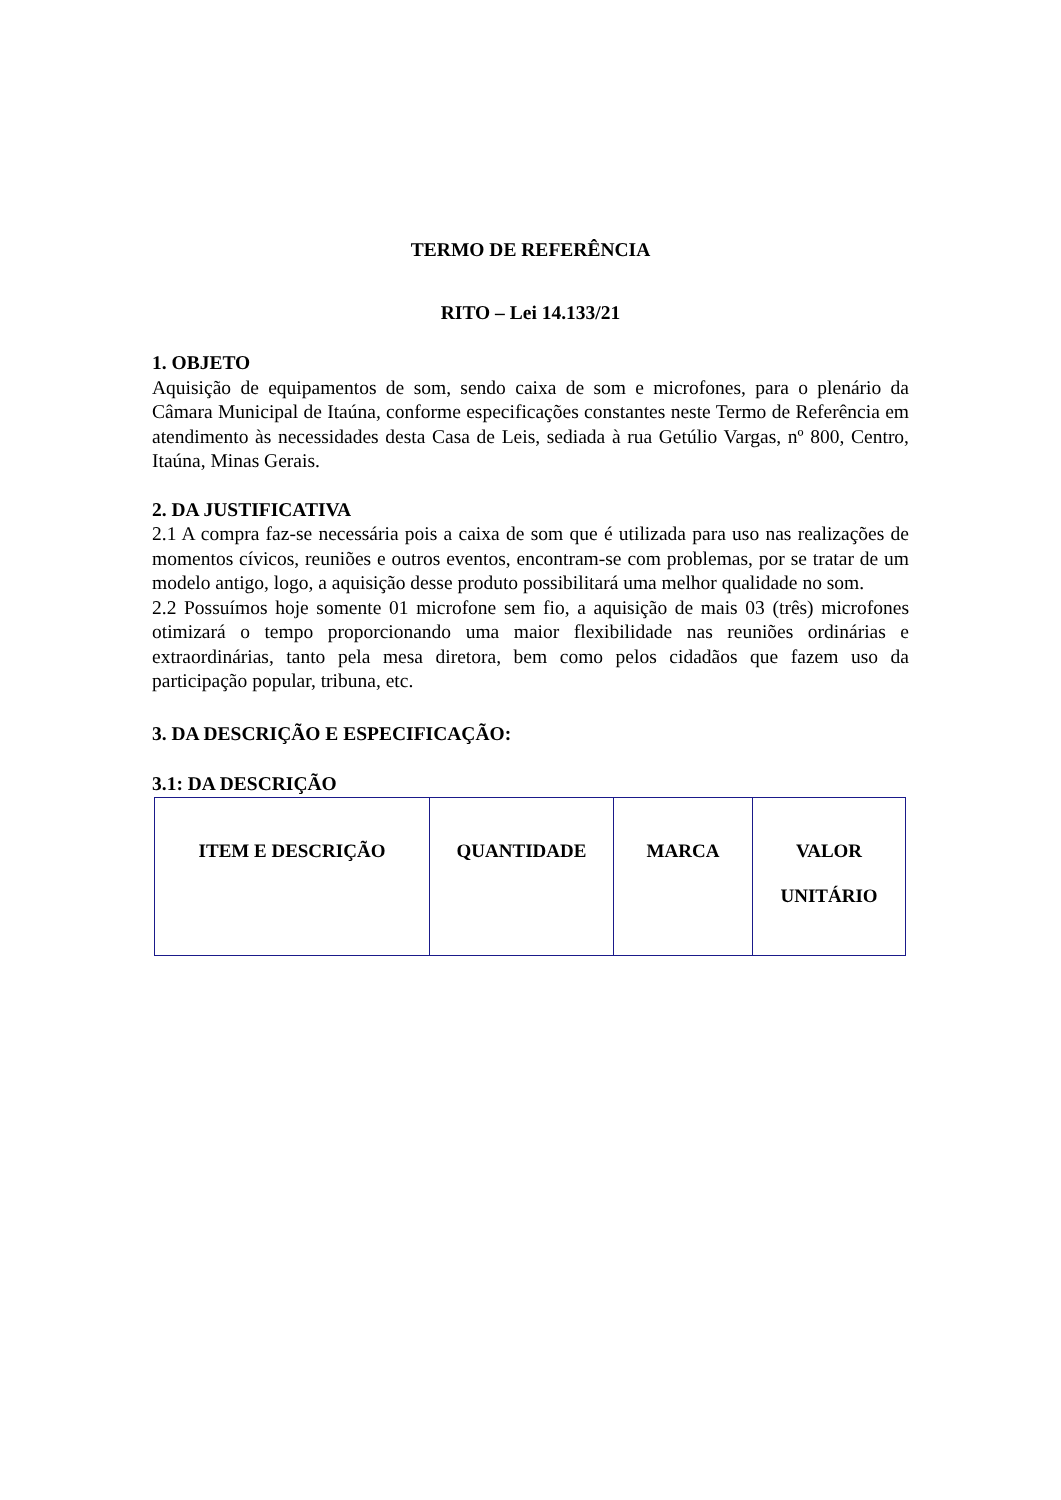TERMO DE REFERÊNCIA
RITO – Lei 14.133/21
1. OBJETO
Aquisição de equipamentos de som, sendo caixa de som e microfones, para o plenário da Câmara Municipal de Itaúna, conforme especificações constantes neste Termo de Referência em atendimento às necessidades desta Casa de Leis, sediada à rua Getúlio Vargas, nº 800, Centro, Itaúna, Minas Gerais.
2. DA JUSTIFICATIVA
2.1 A compra faz-se necessária pois a caixa de som que é utilizada para uso nas realizações de momentos cívicos, reuniões e outros eventos, encontram-se com problemas, por se tratar de um modelo antigo, logo, a aquisição desse produto possibilitará uma melhor qualidade no som.
2.2 Possuímos hoje somente 01 microfone sem fio, a aquisição de mais 03 (três) microfones otimizará o tempo proporcionando uma maior flexibilidade nas reuniões ordinárias e extraordinárias, tanto pela mesa diretora, bem como pelos cidadãos que fazem uso da participação popular, tribuna, etc.
3. DA DESCRIÇÃO E ESPECIFICAÇÃO:
3.1: DA DESCRIÇÃO
| ITEM E DESCRIÇÃO | QUANTIDADE | MARCA | VALOR UNITÁRIO |
| --- | --- | --- | --- |